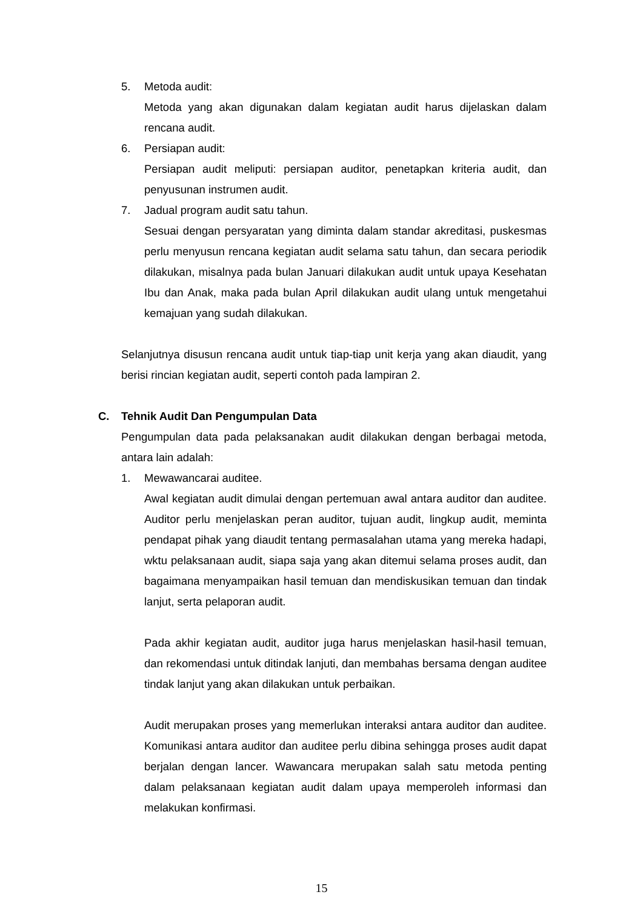5. Metoda audit:
Metoda yang akan digunakan dalam kegiatan audit harus dijelaskan dalam rencana audit.
6. Persiapan audit:
Persiapan audit meliputi: persiapan auditor, penetapkan kriteria audit, dan penyusunan instrumen audit.
7. Jadual program audit satu tahun.
Sesuai dengan persyaratan yang diminta dalam standar akreditasi, puskesmas perlu menyusun rencana kegiatan audit selama satu tahun, dan secara periodik dilakukan, misalnya pada bulan Januari dilakukan audit untuk upaya Kesehatan Ibu dan Anak, maka pada bulan April dilakukan audit ulang untuk mengetahui kemajuan yang sudah dilakukan.
Selanjutnya disusun rencana audit untuk tiap-tiap unit kerja yang akan diaudit, yang berisi rincian kegiatan audit, seperti contoh pada lampiran 2.
C. Tehnik Audit Dan Pengumpulan Data
Pengumpulan data pada pelaksanakan audit dilakukan dengan berbagai metoda, antara lain adalah:
1. Mewawancarai auditee.
Awal kegiatan audit dimulai dengan pertemuan awal antara auditor dan auditee. Auditor perlu menjelaskan peran auditor, tujuan audit, lingkup audit, meminta pendapat pihak yang diaudit tentang permasalahan utama yang mereka hadapi, wktu pelaksanaan audit, siapa saja yang akan ditemui selama proses audit, dan bagaimana menyampaikan hasil temuan dan mendiskusikan temuan dan tindak lanjut, serta pelaporan audit.
Pada akhir kegiatan audit, auditor juga harus menjelaskan hasil-hasil temuan, dan rekomendasi untuk ditindak lanjuti, dan membahas bersama dengan auditee tindak lanjut yang akan dilakukan untuk perbaikan.
Audit merupakan proses yang memerlukan interaksi antara auditor dan auditee. Komunikasi antara auditor dan auditee perlu dibina sehingga proses audit dapat berjalan dengan lancer. Wawancara merupakan salah satu metoda penting dalam pelaksanaan kegiatan audit dalam upaya memperoleh informasi dan melakukan konfirmasi.
15